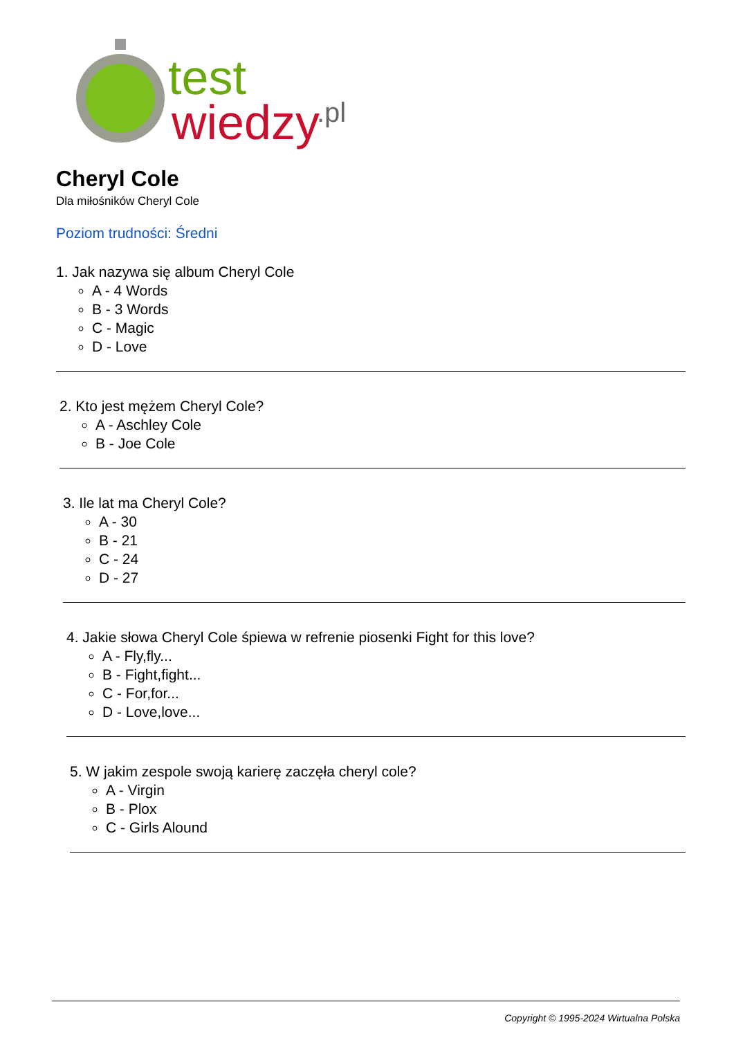test
wiedzy
.pl
Cheryl Cole
Dla miłośników Cheryl Cole
Poziom trudności: Średni
1. Jak nazywa się album Cheryl Cole
A - 4 Words
B - 3 Words
C - Magic
D - Love
2. Kto jest mężem Cheryl Cole?
A - Aschley Cole
B - Joe Cole
3. Ile lat ma Cheryl Cole?
A - 30
B - 21
C - 24
D - 27
4. Jakie słowa Cheryl Cole śpiewa w refrenie piosenki Fight for this love?
A - Fly,fly...
B - Fight,fight...
C - For,for...
D - Love,love...
5. W jakim zespole swoją karierę zaczęła cheryl cole?
A - Virgin
B - Plox
C - Girls Alound
Copyright © 1995-2024 Wirtualna Polska